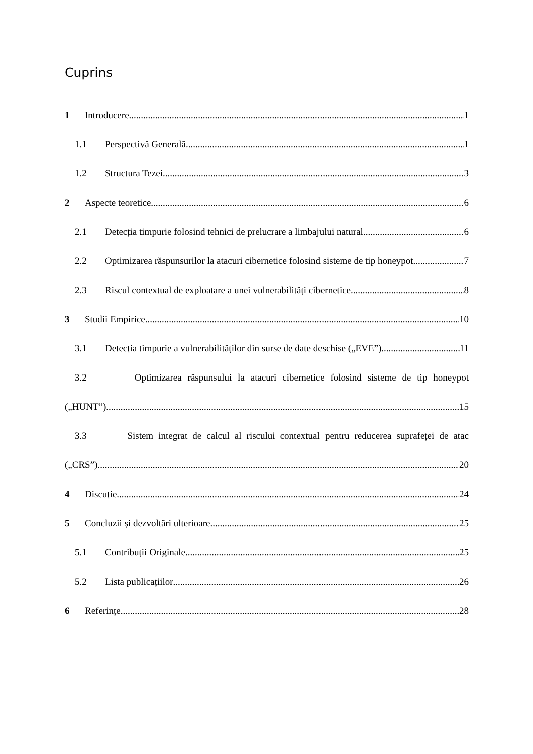Cuprins
1 Introducere 1
1.1 Perspectivă Generală 1
1.2 Structura Tezei 3
2 Aspecte teoretice 6
2.1 Detecția timpurie folosind tehnici de prelucrare a limbajului natural 6
2.2 Optimizarea răspunsurilor la atacuri cibernetice folosind sisteme de tip honeypot 7
2.3 Riscul contextual de exploatare a unei vulnerabilități cibernetice 8
3 Studii Empirice 10
3.1 Detecția timpurie a vulnerabilităților din surse de date deschise („EVE”) 11
3.2 Optimizarea răspunsului la atacuri cibernetice folosind sisteme de tip honeypot
(„HUNT”) 15
3.3 Sistem integrat de calcul al riscului contextual pentru reducerea suprafeței de atac
(„CRS”) 20
4 Discuție 24
5 Concluzii și dezvoltări ulterioare 25
5.1 Contribuții Originale 25
5.2 Lista publicațiilor 26
6 Referințe 28